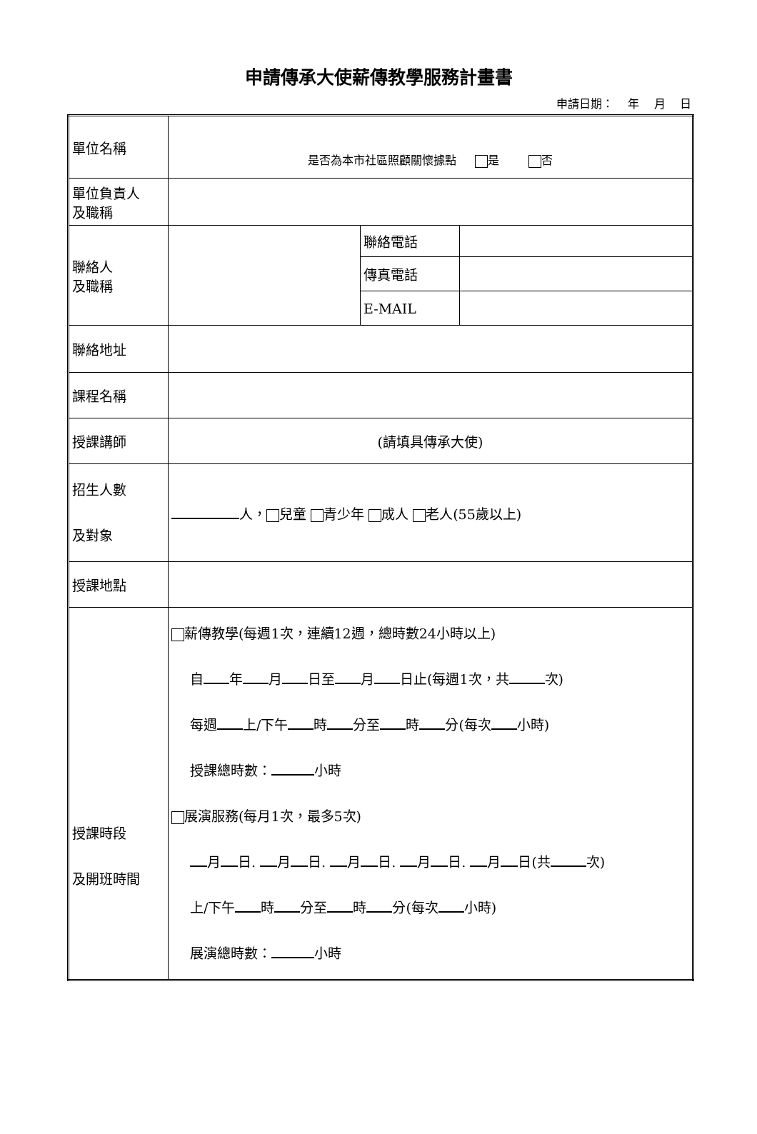申請傳承大使薪傳教學服務計畫書
申請日期： 年 月 日
| 單位名稱 | 是否為本市社區照顧關懷據點 是 否 | | |
| 單位負責人 及職稱 | | | |
| 聯絡人 及職稱 | | 聯絡電話 | |
| | | 傳真電話 | |
| | | E-MAIL | |
| 聯絡地址 | | | |
| 課程名稱 | | | |
| 授課講師 | (請填具傳承大使) | | |
| 招生人數 及對象 | 人， 兒童 青少年 成人 老人(55歲以上) | | |
| 授課地點 | | | |
| 授課時段 及開班時間 | 薪傳教學(每週1次，連續12週，總時數24小時以上) 自 年 月 日至 月 日止(每週1次，共 次) 每週 上/下午 時 分至 時 分(每次 小時) 授課總時數： 小時 展演服務(每月1次，最多5次) 月 日. 月 日. 月 日. 月 日. 月 日(共 次) 上/下午 時 分至 時 分(每次 小時) 展演總時數： 小時 | | |